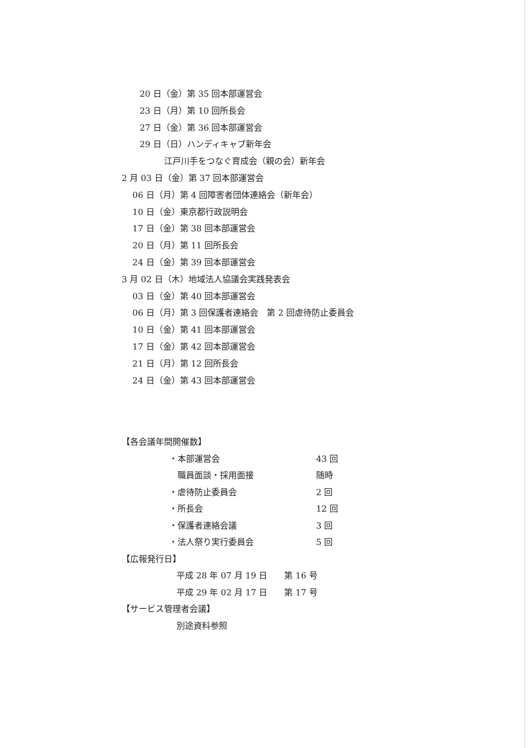20 日（金）第 35 回本部運営会 23 日（月）第 10 回所長会 27 日（金）第 36 回本部運営会 29 日（日）ハンディキャブ新年会 江戸川手をつなぐ育成会（親の会）新年会
2 月 03 日（金）第 37 回本部運営会 06 日（月）第 4 回障害者団体連絡会（新年会） 10 日（金）東京都行政説明会 17 日（金）第 38 回本部運営会 20 日（月）第 11 回所長会 24 日（金）第 39 回本部運営会 3 月 02 日（木）地域法人協議会実践発表会 03 日（金）第 40 回本部運営会 06 日（月）第 3 回保護者連絡会　第 2 回虐待防止委員会 10 日（金）第 41 回本部運営会 17 日（金）第 42 回本部運営会 21 日（月）第 12 回所長会 24 日（金）第 43 回本部運営会
【各会議年間開催数】
・本部運営会 43 回 　職員面談・採用面接 随時 ・虐待防止委員会 2 回 ・所長会 12 回 ・保護者連絡会議 3 回 ・法人祭り実行委員会 5 回
【広報発行日】
平成 28 年 07 月 19 日　　第 16 号
平成 29 年 02 月 17 日　　第 17 号
【サービス管理者会議】
別途資料参照